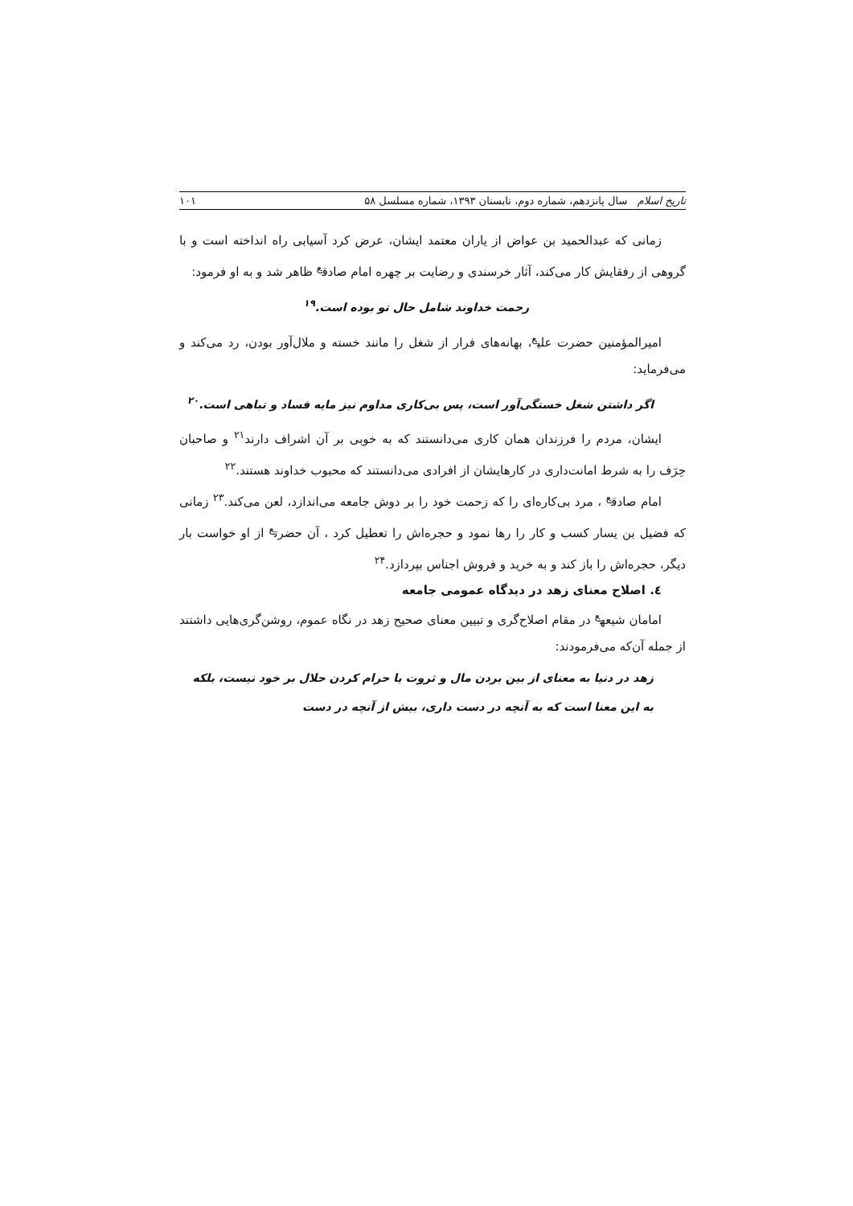تاریخ اسلام سال پانزدهم، شماره دوم، تابستان ۱۳۹۳، شماره مسلسل ۵۸ ۱۰۱
زمانی که عبدالحمید بن عواض از یاران معتمد ایشان، عرض کرد آسیابی راه انداخته است و با گروهی از رفقایش کار می‌کند، آثار خرسندی و رضایت بر چهره امام صادق<sup>ع</sup> ظاهر شد و به او فرمود:
رحمت خداوند شامل حال تو بوده است.<sup>۱۹</sup>
امیرالمؤمنین حضرت علی<sup>ع</sup>، بهانه‌های فرار از شغل را مانند خسته و ملال‌آور بودن، رد می‌کند و می‌فرماید:
اگر داشتن شغل خستگی‌آور است، پس بی‌کاری مداوم نیز مایه فساد و تباهی است.<sup>۲۰</sup>
ایشان، مردم را فرزندان همان کاری می‌دانستند که به خوبی بر آن اشراف دارند<sup>۲۱</sup> و صاحبان حِرَف را به شرط امانت‌داری در کارهایشان از افرادی می‌دانستند که محبوب خداوند هستند.<sup>۲۲</sup>
امام صادق<sup>ع</sup> ، مرد بی‌کاره‌ای را که زحمت خود را بر دوش جامعه می‌اندازد، لعن می‌کند.<sup>۲۳</sup> زمانی که فضیل بن یسار کسب و کار را رها نمود و حجره‌اش را تعطیل کرد ، آن حضرت<sup>ع</sup> از او خواست بار دیگر، حجره‌اش را باز کند و به خرید و فروش اجناس بپردازد.<sup>۲۴</sup>
٤. اصلاح معنای زهد در دیدگاه عمومی جامعه
امامان شیعه<sup>ع</sup> در مقام اصلاح‌گری و تبیین معنای صحیح زهد در نگاه عموم، روشن‌گری‌هایی داشتند از جمله آن‌که می‌فرمودند:
زهد در دنیا به معنای از بین بردن مال و ثروت یا حرام کردن حلال بر خود نیست، بلکه به این معنا است که به آنچه در دست داری، بیش از آنچه در دست